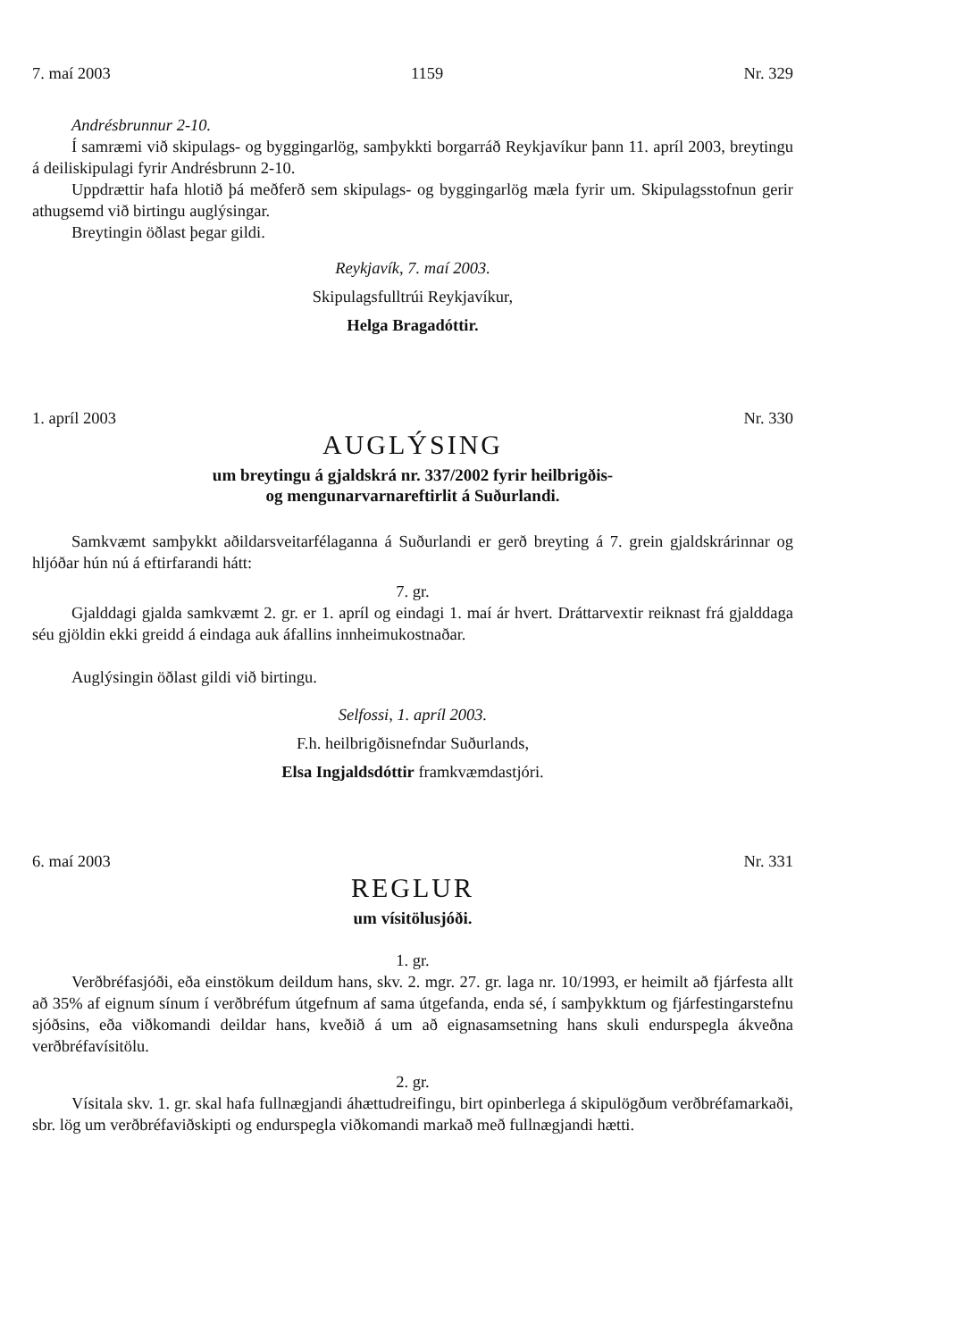7. maí 2003 1159 Nr. 329
Andrésbrunnur 2-10.
Í samræmi við skipulags- og byggingarlög, samþykkti borgarráð Reykjavíkur þann 11. apríl 2003, breytingu á deiliskipulagi fyrir Andrésbrunn 2-10.
Uppdrættir hafa hlotið þá meðferð sem skipulags- og byggingarlög mæla fyrir um. Skipulagsstofnun gerir athugsemd við birtingu auglýsingar.
Breytingin öðlast þegar gildi.
Reykjavík, 7. maí 2003.
Skipulagsfulltrúi Reykjavíkur,
Helga Bragadóttir.
1. apríl 2003 Nr. 330
AUGLÝSING
um breytingu á gjaldskrá nr. 337/2002 fyrir heilbrigðis-
og mengunarvarnareftirlit á Suðurlandi.
Samkvæmt samþykkt aðildarsveitarfélaganna á Suðurlandi er gerð breyting á 7. grein gjaldskrárinnar og hljóðar hún nú á eftirfarandi hátt:
7. gr.
Gjalddagi gjalda samkvæmt 2. gr. er 1. apríl og eindagi 1. maí ár hvert. Dráttarvextir reiknast frá gjalddaga séu gjöldin ekki greidd á eindaga auk áfallins innheimukostnaðar.
Auglýsingin öðlast gildi við birtingu.
Selfossi, 1. apríl 2003.
F.h. heilbrigðisnefndar Suðurlands,
Elsa Ingjaldsdóttir framkvæmdastjóri.
6. maí 2003 Nr. 331
REGLUR
um vísitölusjóði.
1. gr.
Verðbréfasjóði, eða einstökum deildum hans, skv. 2. mgr. 27. gr. laga nr. 10/1993, er heimilt að fjárfesta allt að 35% af eignum sínum í verðbréfum útgefnum af sama útgefanda, enda sé, í samþykktum og fjárfestingarstefnu sjóðsins, eða viðkomandi deildar hans, kveðið á um að eignasamsetning hans skuli endurspegla ákveðna verðbréfavísitölu.
2. gr.
Vísitala skv. 1. gr. skal hafa fullnægjandi áhættudreifingu, birt opinberlega á skipulögðum verðbréfamarkaði, sbr. lög um verðbréfaviðskipti og endurspegla viðkomandi markað með fullnægjandi hætti.